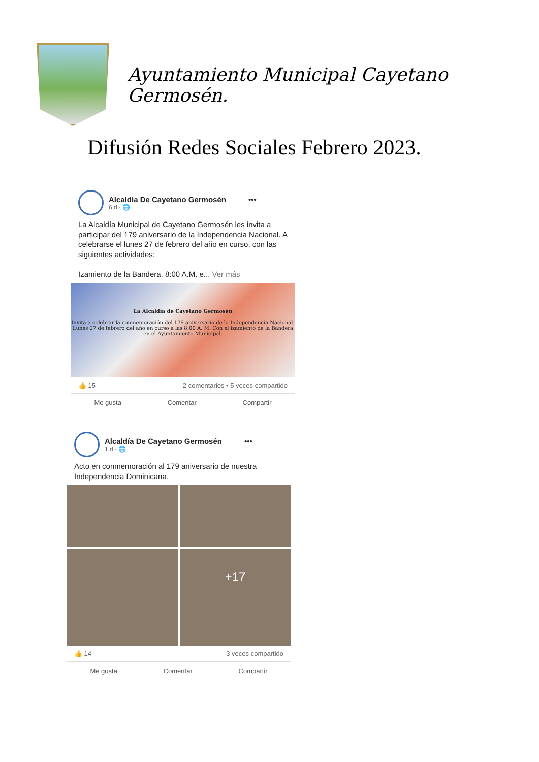Ayuntamiento Municipal Cayetano Germosén.
Difusión Redes Sociales Febrero 2023.
Alcaldía De Cayetano Germosén •••
6 d · 🌐
La Alcaldía Municipal de Cayetano Germosén les invita a participar del 179 aniversario de la Independencia Nacional. A celebrarse el lunes 27 de febrero del año en curso, con las siguientes actividades:
Izamiento de la Bandera, 8:00 A.M. e... Ver más
La Alcaldía de Cayetano Germosén
Invita a celebrar la conmemoración del 179 aniversario de la Independencia Nacional.
Lunes 27 de febrero del año en curso a las 8:00 A. M. Con el izamiento de la Bandera en el Ayuntamiento Municipal.
👍 15 2 comentarios • 5 veces compartido
Me gusta Comentar Compartir
Alcaldía De Cayetano Germosén •••
1 d · 🌐
Acto en conmemoración al 179 aniversario de nuestra Independencia Dominicana.
+17
👍 14 3 veces compartido
Me gusta Comentar Compartir